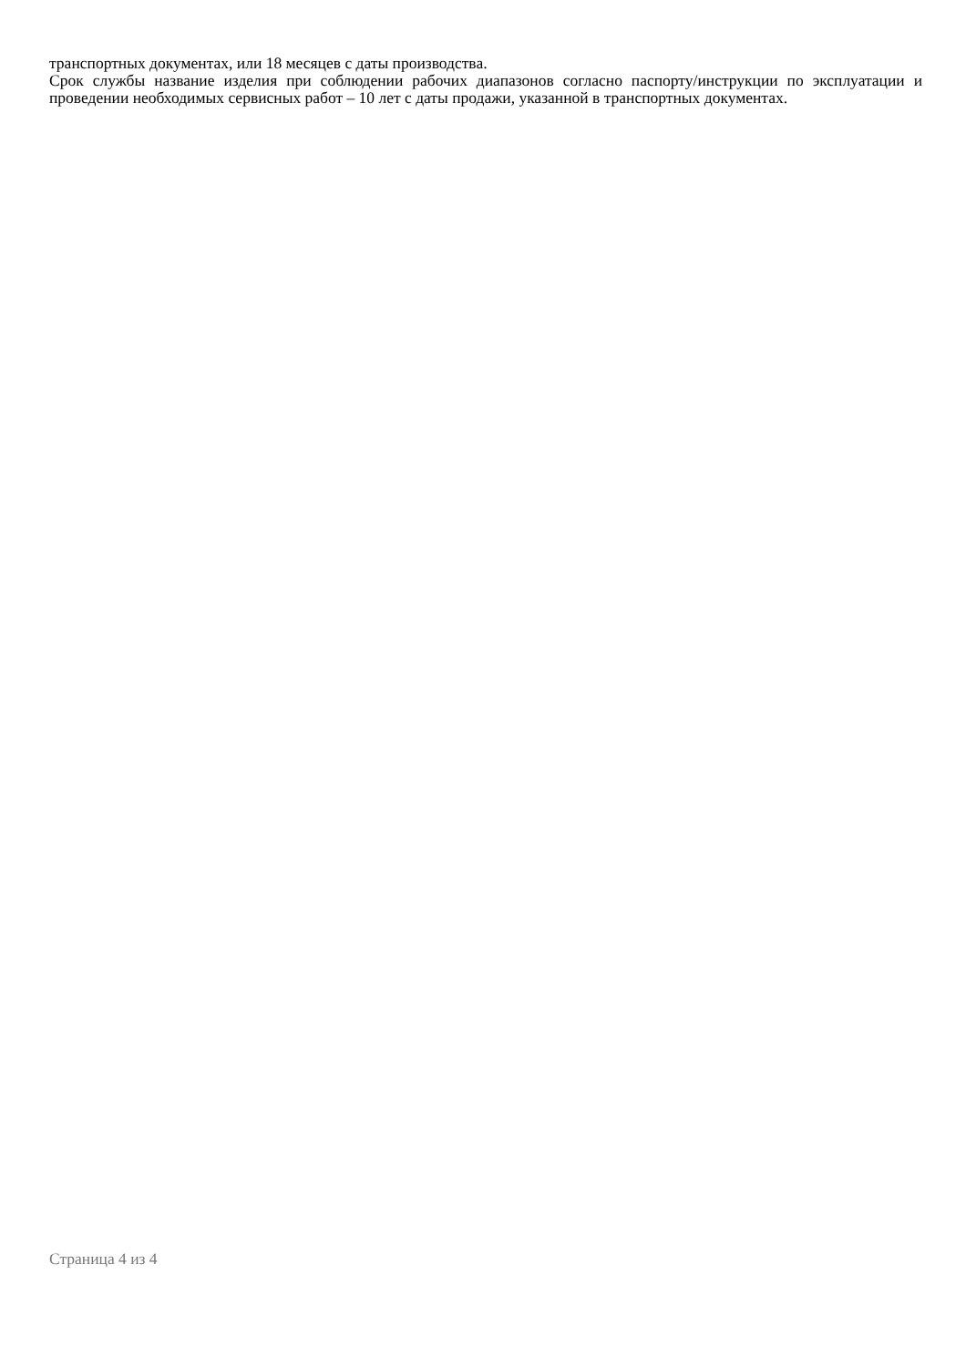транспортных документах, или 18 месяцев с даты производства.
Срок службы название изделия при соблюдении рабочих диапазонов согласно паспорту/инструкции по эксплуатации и проведении необходимых сервисных работ – 10 лет с даты продажи, указанной в транспортных документах.
Страница 4 из 4